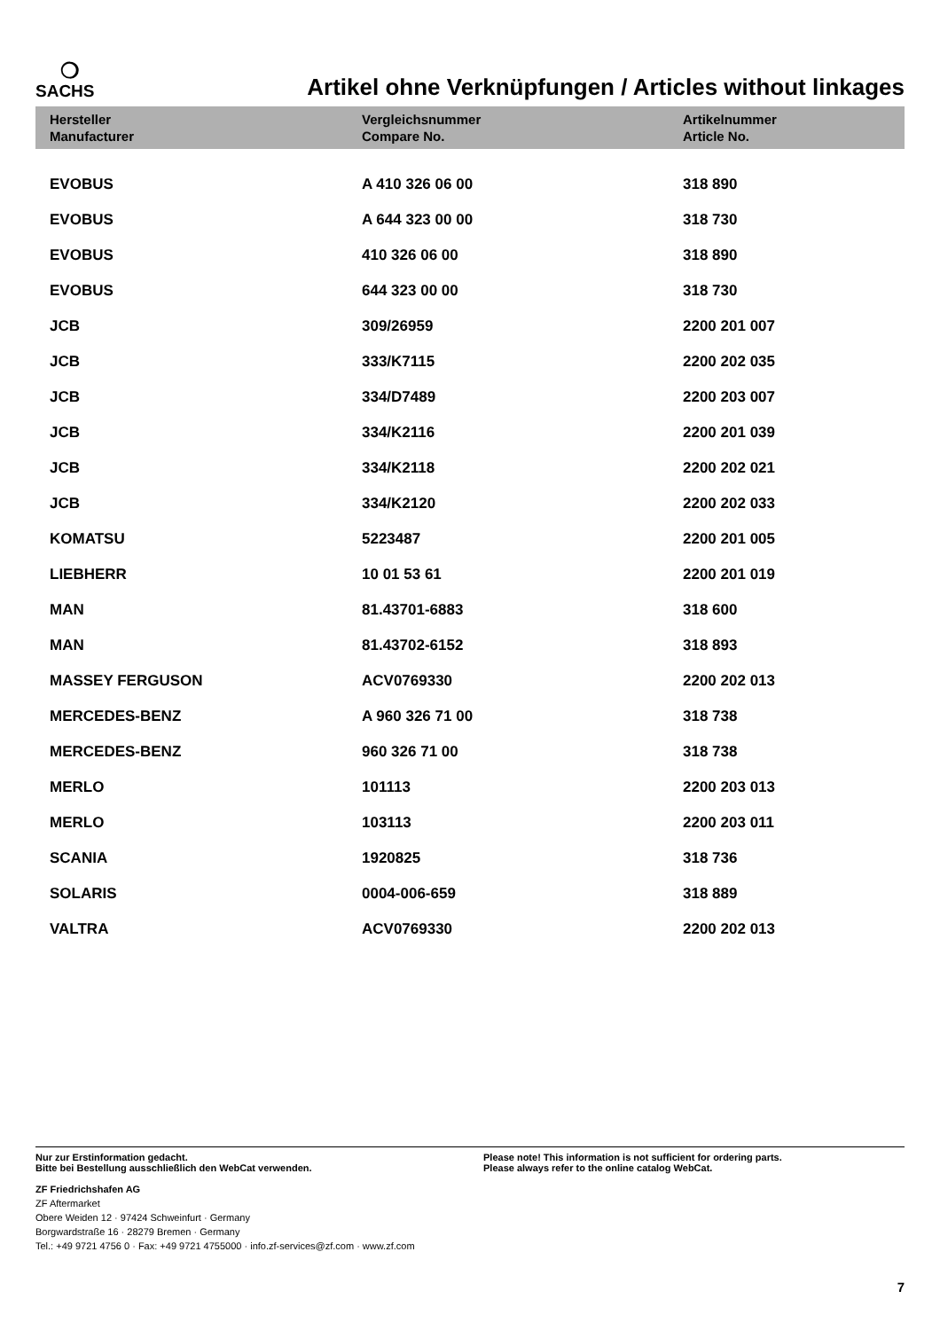❍
SACHS
Artikel ohne Verknüpfungen / Articles without linkages
| Hersteller Manufacturer | Vergleichsnummer Compare No. | Artikelnummer Article No. |
| --- | --- | --- |
| EVOBUS | A 410 326 06 00 | 318 890 |
| EVOBUS | A 644 323 00 00 | 318 730 |
| EVOBUS | 410 326 06 00 | 318 890 |
| EVOBUS | 644 323 00 00 | 318 730 |
| JCB | 309/26959 | 2200 201 007 |
| JCB | 333/K7115 | 2200 202 035 |
| JCB | 334/D7489 | 2200 203 007 |
| JCB | 334/K2116 | 2200 201 039 |
| JCB | 334/K2118 | 2200 202 021 |
| JCB | 334/K2120 | 2200 202 033 |
| KOMATSU | 5223487 | 2200 201 005 |
| LIEBHERR | 10 01 53 61 | 2200 201 019 |
| MAN | 81.43701-6883 | 318 600 |
| MAN | 81.43702-6152 | 318 893 |
| MASSEY FERGUSON | ACV0769330 | 2200 202 013 |
| MERCEDES-BENZ | A 960 326 71 00 | 318 738 |
| MERCEDES-BENZ | 960 326 71 00 | 318 738 |
| MERLO | 101113 | 2200 203 013 |
| MERLO | 103113 | 2200 203 011 |
| SCANIA | 1920825 | 318 736 |
| SOLARIS | 0004-006-659 | 318 889 |
| VALTRA | ACV0769330 | 2200 202 013 |
Nur zur Erstinformation gedacht.
Bitte bei Bestellung ausschließlich den WebCat verwenden.
Please note! This information is not sufficient for ordering parts.
Please always refer to the online catalog WebCat.
ZF Friedrichshafen AG
ZF Aftermarket
Obere Weiden 12 · 97424 Schweinfurt · Germany
Borgwardstraße 16 · 28279 Bremen · Germany
Tel.: +49 9721 4756 0 · Fax: +49 9721 4755000 · info.zf-services@zf.com · www.zf.com
7